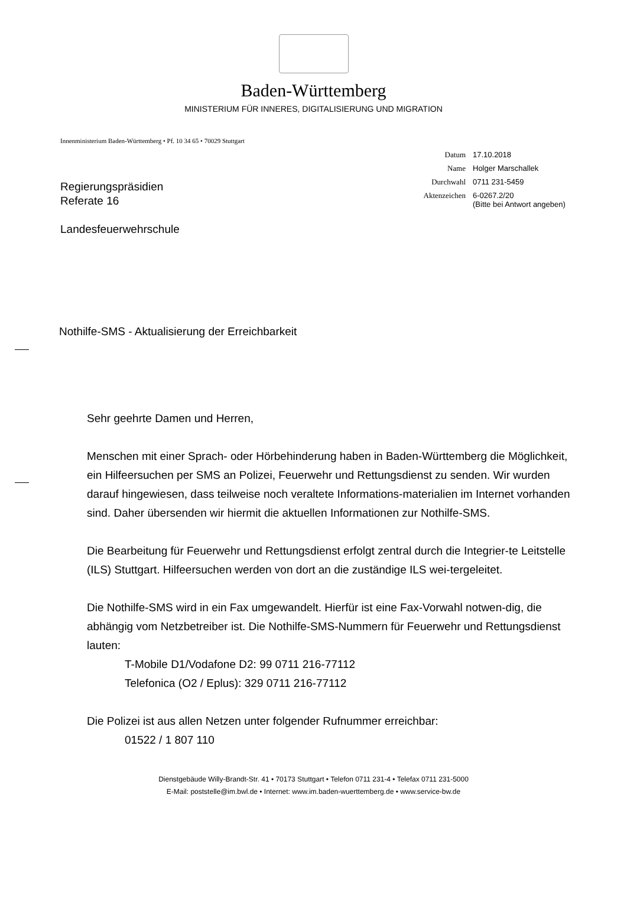Baden-Württemberg
MINISTERIUM FÜR INNERES, DIGITALISIERUNG UND MIGRATION
Innenministerium Baden-Württemberg • Pf. 10 34 65 • 70029 Stuttgart
Regierungspräsidien
Referate 16
Landesfeuerwehrschule
Datum 17.10.2018
Name Holger Marschallek
Durchwahl 0711 231-5459
Aktenzeichen 6-0267.2/20
(Bitte bei Antwort angeben)
Nothilfe-SMS - Aktualisierung der Erreichbarkeit
Sehr geehrte Damen und Herren,
Menschen mit einer Sprach- oder Hörbehinderung haben in Baden-Württemberg die Möglichkeit, ein Hilfeersuchen per SMS an Polizei, Feuerwehr und Rettungsdienst zu senden. Wir wurden darauf hingewiesen, dass teilweise noch veraltete Informations-materialien im Internet vorhanden sind. Daher übersenden wir hiermit die aktuellen Informationen zur Nothilfe-SMS.
Die Bearbeitung für Feuerwehr und Rettungsdienst erfolgt zentral durch die Integrier-te Leitstelle (ILS) Stuttgart. Hilfeersuchen werden von dort an die zuständige ILS wei-tergeleitet.
Die Nothilfe-SMS wird in ein Fax umgewandelt. Hierfür ist eine Fax-Vorwahl notwen-dig, die abhängig vom Netzbetreiber ist. Die Nothilfe-SMS-Nummern für Feuerwehr und Rettungsdienst lauten:
T-Mobile D1/Vodafone D2: 99 0711 216-77112
Telefonica (O2 / Eplus): 329 0711 216-77112
Die Polizei ist aus allen Netzen unter folgender Rufnummer erreichbar:
01522 / 1 807 110
Dienstgebäude Willy-Brandt-Str. 41 • 70173 Stuttgart • Telefon 0711 231-4 • Telefax 0711 231-5000
E-Mail: poststelle@im.bwl.de • Internet: www.im.baden-wuerttemberg.de • www.service-bw.de